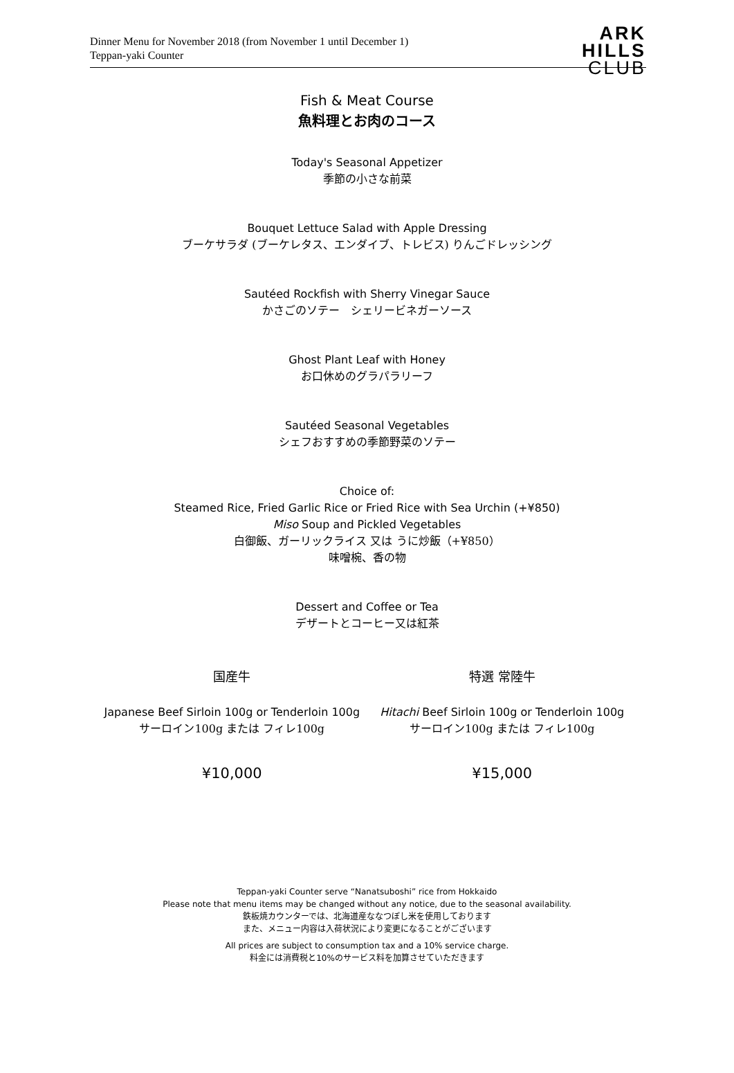Dinner Menu for November 2018 (from November 1 until December 1)
Teppan-yaki Counter
ARK
HILLS
CLUB
Fish & Meat Course
魚料理とお肉のコース
Today's Seasonal Appetizer
季節の小さな前菜
Bouquet Lettuce Salad with Apple Dressing
ブーケサラダ (ブーケレタス、エンダイブ、トレビス) りんごドレッシング
Sautéed Rockfish with Sherry Vinegar Sauce
かさごのソテー　シェリービネガーソース
Ghost Plant Leaf with Honey
お口休めのグラパラリーフ
Sautéed Seasonal Vegetables
シェフおすすめの季節野菜のソテー
Choice of:
Steamed Rice, Fried Garlic Rice or Fried Rice with Sea Urchin (+¥850)
Miso Soup and Pickled Vegetables
白御飯、ガーリックライス 又は うに炒飯（+¥850）
味噌椀、香の物
Dessert and Coffee or Tea
デザートとコーヒー又は紅茶
国産牛 特選 常陸牛
Japanese Beef Sirloin 100g or Tenderloin 100g
サーロイン100g または フィレ100g
Hitachi Beef Sirloin 100g or Tenderloin 100g
サーロイン100g または フィレ100g
¥10,000 ¥15,000
Teppan-yaki Counter serve “Nanatsuboshi” rice from Hokkaido
Please note that menu items may be changed without any notice, due to the seasonal availability.
鉄板焼カウンターでは、北海道産ななつぼし米を使用しております
また、メニュー内容は入荷状況により変更になることがございます
All prices are subject to consumption tax and a 10% service charge.
料金には消費税と10%のサービス料を加算させていただきます